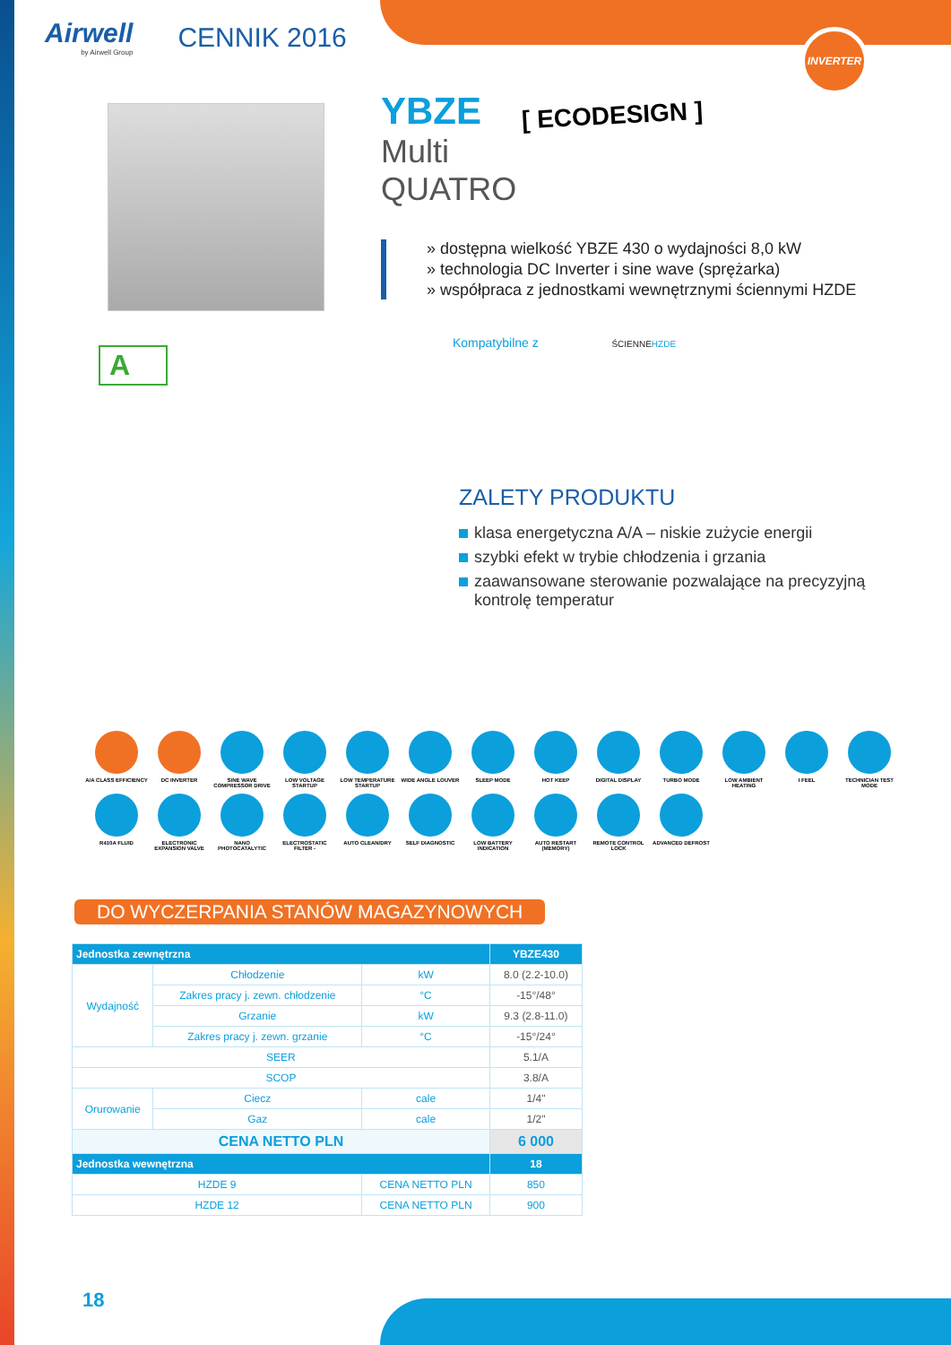INVERTER
Airwell
by Airwell Group
CENNIK 2016
A
YBZE
[ ECODESIGN ]
Multi
QUATRO
» dostępna wielkość YBZE 430 o wydajności 8,0 kW
» technologia DC Inverter i sine wave (sprężarka)
» współpraca z jednostkami wewnętrznymi ściennymi HZDE
Kompatybilne z ŚCIENNE HZDE
ZALETY PRODUKTU
klasa energetyczna A/A – niskie zużycie energii
szybki efekt w trybie chłodzenia i grzania
zaawansowane sterowanie pozwalające na precyzyjną kontrolę temperatur
A/A CLASS EFFICIENCY
DC INVERTER
SINE WAVE COMPRESSOR DRIVE
LOW VOLTAGE STARTUP
LOW TEMPERATURE STARTUP
WIDE ANGLE LOUVER
SLEEP MODE
HOT KEEP
DIGITAL DISPLAY
TURBO MODE
LOW AMBIENT HEATING
I FEEL
TECHNICIAN TEST MODE
R410A FLUID
ELECTRONIC EXPANSION VALVE
NANO PHOTOCATALYTIC
ELECTROSTATIC FILTER -
AUTO CLEAN/DRY
SELF DIAGNOSTIC
LOW BATTERY INDICATION
AUTO RESTART (MEMORY)
REMOTE CONTROL LOCK
ADVANCED DEFROST
DO WYCZERPANIA STANÓW MAGAZYNOWYCH
| Jednostka zewnętrzna | | | YBZE430 |
| --- | --- | --- | --- |
| Wydajność | Chłodzenie | kW | 8.0 (2.2-10.0) |
| | Zakres pracy j. zewn. chłodzenie | °C | -15°/48° |
| | Grzanie | kW | 9.3 (2.8-11.0) |
| | Zakres pracy j. zewn. grzanie | °C | -15°/24° |
| SEER | | | 5.1/A |
| SCOP | | | 3.8/A |
| Orurowanie | Ciecz | cale | 1/4" |
| | Gaz | cale | 1/2" |
| CENA NETTO PLN | | | 6 000 |
| Jednostka wewnętrzna | | | 18 |
| HZDE 9 | | CENA NETTO PLN | 850 |
| HZDE 12 | | CENA NETTO PLN | 900 |
18